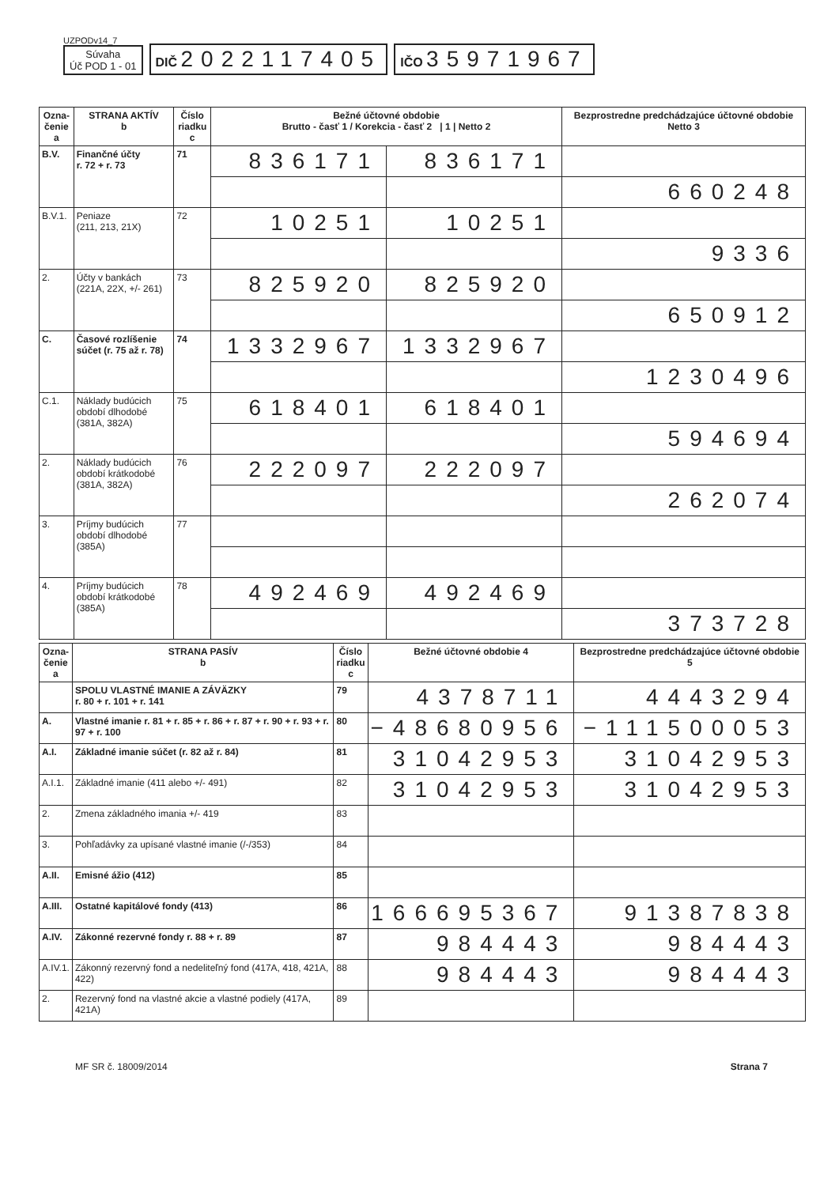UZPODv14_7
Súvaha
Úč POD 1 - 01
DIČ 2022117405
IČO 35971967
| Ozna- čenie a | STRANA AKTÍV b | Číslo riadku c | Bežné účtovné obdobie Brutto - časť 1 / Korekcia - časť 2 / 1 / Netto 2 | | Bezprostredne predchádzajúce účtovné obdobie Netto 3 |
| --- | --- | --- | --- | --- | --- |
| B.V. | Finančné účty r. 72 + r. 73 | 71 | 836171 | 836171 | |
| | | | | | 660248 |
| B.V.1. | Peniaze (211, 213, 21X) | 72 | 10251 | 10251 | |
| | | | | | 9336 |
| 2. | Účty v bankách (221A, 22X, +/- 261) | 73 | 825920 | 825920 | |
| | | | | | 650912 |
| C. | Časové rozlíšenie súčet (r. 75 až r. 78) | 74 | 1332967 | 1332967 | |
| | | | | | 1230496 |
| C.1. | Náklady budúcich období dlhodobé (381A, 382A) | 75 | 618401 | 618401 | |
| | | | | | 594694 |
| 2. | Náklady budúcich období krátkodobé (381A, 382A) | 76 | 222097 | 222097 | |
| | | | | | 262074 |
| 3. | Príjmy budúcich období dlhodobé (385A) | 77 | | | |
| 4. | Príjmy budúcich období krátkodobé (385A) | 78 | 492469 | 492469 | |
| | | | | | 373728 |
| Ozna- čenie a | STRANA PASÍV b | Číslo riadku c | Bežné účtovné obdobie 4 | Bezprostredne predchádzajúce účtovné obdobie 5 |
| --- | --- | --- | --- | --- |
| | SPOLU VLASTNÉ IMANIE A ZÁVÄZKY r. 80 + r. 101 + r. 141 | 79 | 4378711 | 4443294 |
| A. | Vlastné imanie r. 81 + r. 85 + r. 86 + r. 87 + r. 90 + r. 93 + r. 97 + r. 100 | 80 | −48680956 | −111500053 |
| A.I. | Základné imanie súčet (r. 82 až r. 84) | 81 | 31042953 | 31042953 |
| A.I.1. | Základné imanie (411 alebo +/- 491) | 82 | 31042953 | 31042953 |
| 2. | Zmena základného imania +/- 419 | 83 | | |
| 3. | Pohľadávky za upísané vlastné imanie (/-/353) | 84 | | |
| A.II. | Emisné ážio (412) | 85 | | |
| A.III. | Ostatné kapitálové fondy (413) | 86 | 166695367 | 91387838 |
| A.IV. | Zákonné rezervné fondy r. 88 + r. 89 | 87 | 984443 | 984443 |
| A.IV.1. | Zákonný rezervný fond a nedeliteľný fond (417A, 418, 421A, 422) | 88 | 984443 | 984443 |
| 2. | Rezervný fond na vlastné akcie a vlastné podiely (417A, 421A) | 89 | | |
MF SR č. 18009/2014 Strana 7